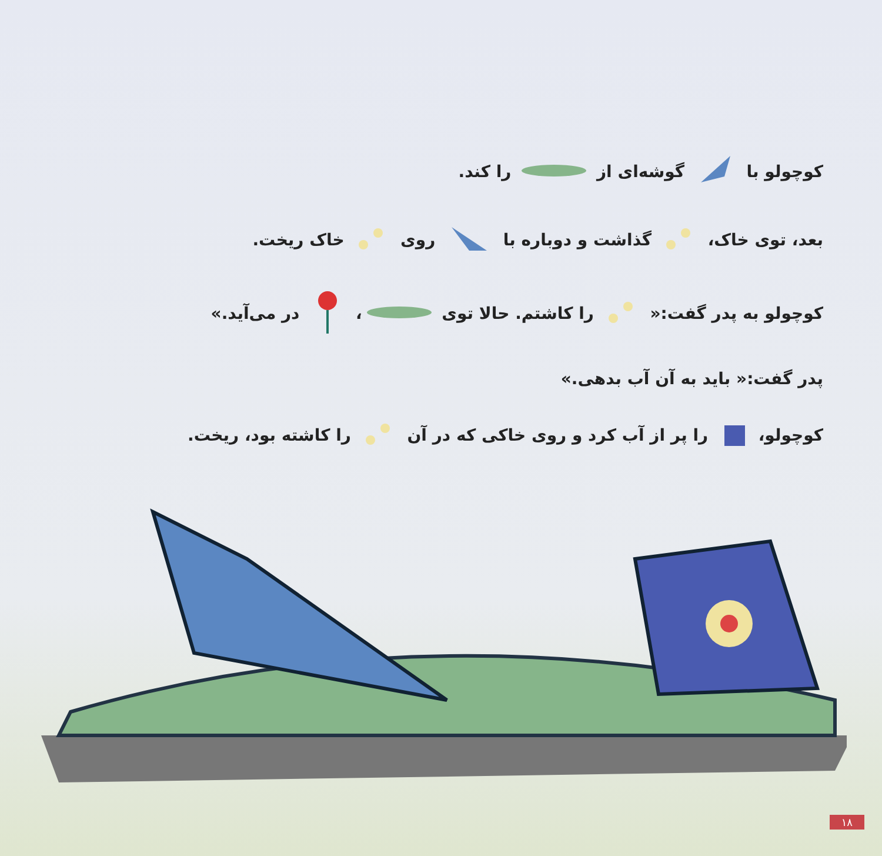کوچولو با گوشه‌ای از را کند.
بعد، توی خاک، گذاشت و دوباره با روی خاک ریخت.
کوچولو به پدر گفت:« را کاشتم. حالا توی ، در می‌آید.»
پدر گفت:« باید به آن آب بدهی.»
کوچولو، را پر از آب کرد و روی خاکی که در آن را کاشته بود، ریخت.
۱۸